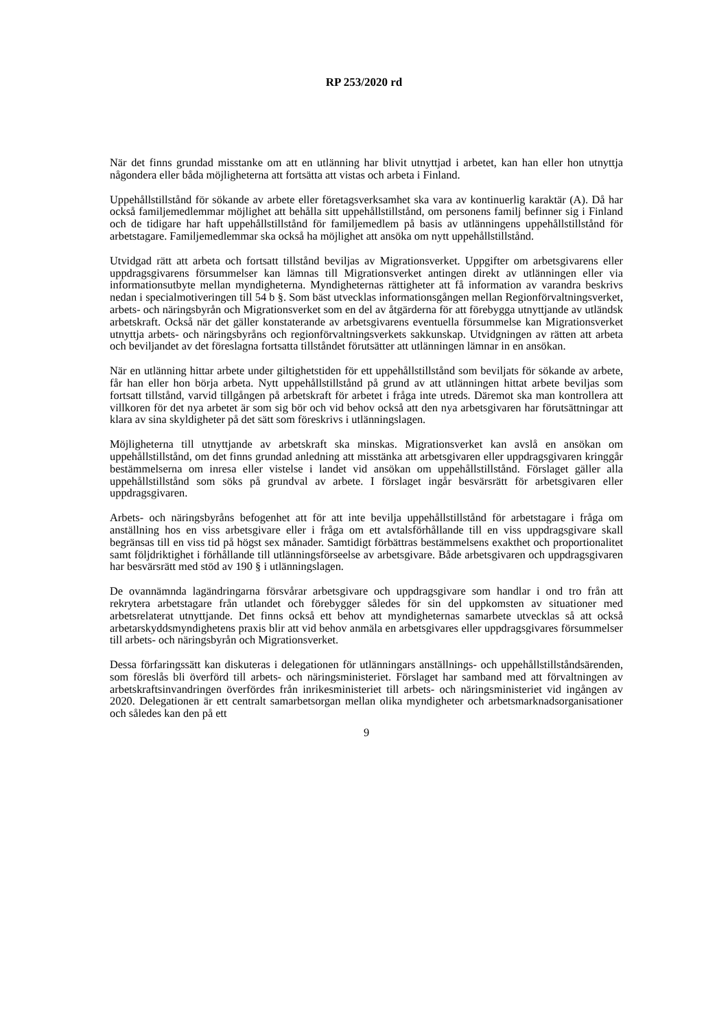RP 253/2020 rd
När det finns grundad misstanke om att en utlänning har blivit utnyttjad i arbetet, kan han eller hon utnyttja någondera eller båda möjligheterna att fortsätta att vistas och arbeta i Finland.
Uppehållstillstånd för sökande av arbete eller företagsverksamhet ska vara av kontinuerlig karaktär (A). Då har också familjemedlemmar möjlighet att behålla sitt uppehållstillstånd, om personens familj befinner sig i Finland och de tidigare har haft uppehållstillstånd för familjemedlem på basis av utlänningens uppehållstillstånd för arbetstagare. Familjemedlemmar ska också ha möjlighet att ansöka om nytt uppehållstillstånd.
Utvidgad rätt att arbeta och fortsatt tillstånd beviljas av Migrationsverket. Uppgifter om arbetsgivarens eller uppdragsgivarens försummelser kan lämnas till Migrationsverket antingen direkt av utlänningen eller via informationsutbyte mellan myndigheterna. Myndigheternas rättigheter att få information av varandra beskrivs nedan i specialmotiveringen till 54 b §. Som bäst utvecklas informationsgången mellan Regionförvaltningsverket, arbets- och näringsbyrån och Migrationsverket som en del av åtgärderna för att förebygga utnyttjande av utländsk arbetskraft. Också när det gäller konstaterande av arbetsgivarens eventuella försummelse kan Migrationsverket utnyttja arbets- och näringsbyråns och regionförvaltningsverkets sakkunskap. Utvidgningen av rätten att arbeta och beviljandet av det föreslagna fortsatta tillståndet förutsätter att utlänningen lämnar in en ansökan.
När en utlänning hittar arbete under giltighetstiden för ett uppehållstillstånd som beviljats för sökande av arbete, får han eller hon börja arbeta. Nytt uppehållstillstånd på grund av att utlänningen hittat arbete beviljas som fortsatt tillstånd, varvid tillgången på arbetskraft för arbetet i fråga inte utreds. Däremot ska man kontrollera att villkoren för det nya arbetet är som sig bör och vid behov också att den nya arbetsgivaren har förutsättningar att klara av sina skyldigheter på det sätt som föreskrivs i utlänningslagen.
Möjligheterna till utnyttjande av arbetskraft ska minskas. Migrationsverket kan avslå en ansökan om uppehållstillstånd, om det finns grundad anledning att misstänka att arbetsgivaren eller uppdragsgivaren kringgår bestämmelserna om inresa eller vistelse i landet vid ansökan om uppehållstillstånd. Förslaget gäller alla uppehållstillstånd som söks på grundval av arbete. I förslaget ingår besvärsrätt för arbetsgivaren eller uppdragsgivaren.
Arbets- och näringsbyråns befogenhet att för att inte bevilja uppehållstillstånd för arbetstagare i fråga om anställning hos en viss arbetsgivare eller i fråga om ett avtalsförhållande till en viss uppdragsgivare skall begränsas till en viss tid på högst sex månader. Samtidigt förbättras bestämmelsens exakthet och proportionalitet samt följdriktighet i förhållande till utlänningsförseelse av arbetsgivare. Både arbetsgivaren och uppdragsgivaren har besvärsrätt med stöd av 190 § i utlänningslagen.
De ovannämnda lagändringarna försvårar arbetsgivare och uppdragsgivare som handlar i ond tro från att rekrytera arbetstagare från utlandet och förebygger således för sin del uppkomsten av situationer med arbetsrelaterat utnyttjande. Det finns också ett behov att myndigheternas samarbete utvecklas så att också arbetarskyddsmyndighetens praxis blir att vid behov anmäla en arbetsgivares eller uppdragsgivares försummelser till arbets- och näringsbyrån och Migrationsverket.
Dessa förfaringssätt kan diskuteras i delegationen för utlänningars anställnings- och uppehållstillståndsärenden, som föreslås bli överförd till arbets- och näringsministeriet. Förslaget har samband med att förvaltningen av arbetskraftsinvandringen överfördes från inrikesministeriet till arbets- och näringsministeriet vid ingången av 2020. Delegationen är ett centralt samarbetsorgan mellan olika myndigheter och arbetsmarknadsorganisationer och således kan den på ett
9